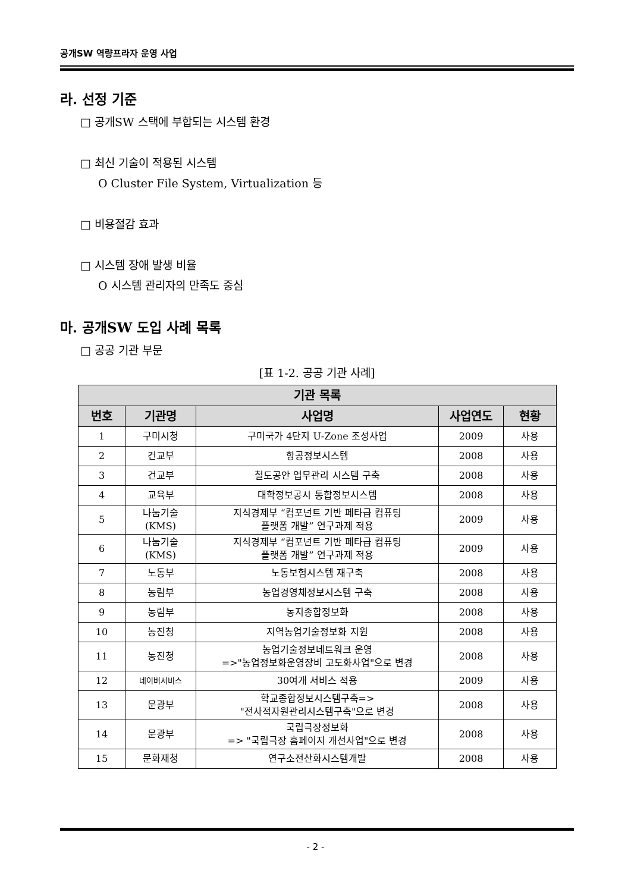공개SW 역량프라자 운영 사업
라. 선정 기준
□ 공개SW 스택에 부합되는 시스템 환경
□ 최신 기술이 적용된 시스템
O Cluster File System, Virtualization 등
□ 비용절감 효과
□ 시스템 장애 발생 비율
O 시스템 관리자의 만족도 중심
마. 공개SW 도입 사례 목록
□ 공공 기관 부문
[표 1-2. 공공 기관 사례]
| 기관 목록 | | | | |
| --- | --- | --- | --- | --- |
| 번호 | 기관명 | 사업명 | 사업연도 | 현황 |
| 1 | 구미시청 | 구미국가 4단지 U-Zone 조성사업 | 2009 | 사용 |
| 2 | 건교부 | 항공정보시스템 | 2008 | 사용 |
| 3 | 건교부 | 철도공안 업무관리 시스템 구축 | 2008 | 사용 |
| 4 | 교육부 | 대학정보공시 통합정보시스템 | 2008 | 사용 |
| 5 | 나눔기술 (KMS) | 지식경제부 “컴포넌트 기반 페타급 컴퓨팅 플랫폼 개발” 연구과제 적용 | 2009 | 사용 |
| 6 | 나눔기술 (KMS) | 지식경제부 “컴포넌트 기반 페타급 컴퓨팅 플랫폼 개발” 연구과제 적용 | 2009 | 사용 |
| 7 | 노동부 | 노동보험시스템 재구축 | 2008 | 사용 |
| 8 | 농림부 | 농업경영체정보시스템 구축 | 2008 | 사용 |
| 9 | 농림부 | 농지종합정보화 | 2008 | 사용 |
| 10 | 농진청 | 지역농업기술정보화 지원 | 2008 | 사용 |
| 11 | 농진청 | 농업기술정보네트워크 운영 =>"농업정보화운영장비 고도화사업"으로 변경 | 2008 | 사용 |
| 12 | 네이버서비스 | 30여개 서비스 적용 | 2009 | 사용 |
| 13 | 문광부 | 학교종합정보시스템구축=> "전사적자원관리시스템구축"으로 변경 | 2008 | 사용 |
| 14 | 문광부 | 국립극장정보화 => "국립극장 홈페이지 개선사업"으로 변경 | 2008 | 사용 |
| 15 | 문화재청 | 연구소전산화시스템개발 | 2008 | 사용 |
- 2 -